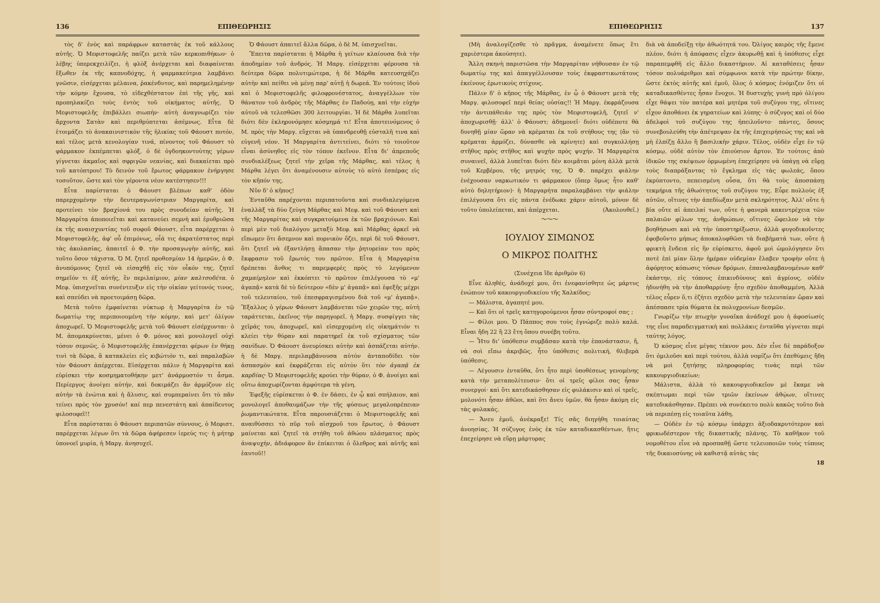136 ΕΠΙΘΕΩΡΗΣΙΣ
τὸς δ' ἑνὸς καὶ παράφρων καταστὰς ἐκ τοῦ κάλλους αὐτῆς. Ὁ Μεφιστοφελῆς παίζει μετὰ τῶν κερκοπιθήκων· ὁ λέβης ὑπερεκχειλίζει, ἡ φλὸξ ἀνέρχεται καὶ διαφαίνεται ἔξωθεν ἐκ τῆς καπνοδόχης, ἡ φαρμακεύτρια λαμβάνει γνῶσιν, εἰσέρχεται μέλαινα, ῥακένδυτος, καὶ παρημελημένην τὴν κόμην ἔχουσα, τὸ εἰδεχθέστατον ἐπὶ τῆς γῆς, καὶ προπηλακίζει τοὺς ἐντὸς τοῦ οἰκήματος αὐτῆς. Ὁ Μεφιστοφελῆς ἐπιβάλλει σιωπήν· αὐτὴ ἀναγνωρίζει τὸν ἄρχοντα Σατὰν καὶ περιθρύπτεται ἀσέμνως. Εἶτα δὲ ἑτοιμάζει τὸ ἀνακαινιστικὸν τῆς ἡλικίας τοῦ Φάουστ ποτόν, καὶ τέλος μετὰ κενολογίαν τινά, πίνοντος τοῦ Φάουστ τὸ φάρμακον ἐκπέμπεται φλόξ, ὁ δὲ ὀγδοηκοντούτης γέρων γίγνεται ἀκμαῖος καὶ σφριγῶν νεανίας, καὶ διακαίεται πρὸ τοῦ κατόπτρου! Τὸ δεινὸν τοῦ ἔρωτος φάρμακον ἐνήργησε τοσοῦτον, ὥστε καὶ τὸν γέροντα νέον κατέστησεν!!!
Εἶτα παρίσταται ὁ Φάουστ βλέπων καθ' ὁδὸν παρερχομένην τὴν δευτεραγωνίστριαν Μαργαρίτα, καὶ προτείνει τὸν βραχίονά του πρὸς συνοδείαν αὐτῆς. Ἡ Μαργαρίτα ἀποποιεῖται καὶ κατανεύει σεμνὴ καὶ ἐρυθριῶσα ἐκ τῆς αναισχυντίας τοῦ σοφοῦ Φάουστ, εἶτα παρέρχεται ὁ Μεφιστοφελῆς, ἀφ' οὗ ἐπιμόνως, οἷά τις ἀκρατέστατος περὶ τὰς ἀκολασίας, ἀπαιτεῖ ὁ Φ. τὴν προσαγωγὴν αὐτῆς, καὶ τοῦτο ὅσον τάχιστα. Ὁ Μ. ζητεῖ προθεσμίαν 14 ἡμερῶν, ὁ Φ. ἀνυπόμονος ζητεῖ νὰ εἰσαχθῇ εἰς τὸν οἶκόν της, ζητεῖ σημεῖόν τι ἐξ αὐτῆς, ἓν περιλαίμιον, μίαν καλτσοδέτα. ὁ Μεφ. ὑπισχνεῖται συνέντευξιν εἰς τὴν οἰκίαν γείτονός τινος, καὶ σπεύδει νὰ προετοιμάσῃ δῶρα.
Μετὰ τοῦτο ἐμφαίνεται νύκτωρ ἡ Μαργαρίτα ἐν τῷ δωματίῳ της περιποιουμένη τὴν κόμην, καὶ μετ' ὀλίγον ἀποχωρεῖ. Ὁ Μεφιστοφελῆς μετὰ τοῦ Φάουστ εἰσέρχονται· ὁ Μ. ἀπομακρύνεται, μένει ὁ Φ. μόνος καὶ μονολογεῖ οὐχὶ τόσον σεμνῶς. ὁ Μεφιστοφελῆς ἐπανέρχεται φέρων ἐν θήκῃ τινὶ τὰ δῶρα, ἃ κατακλείει εἰς κιβώτιόν τι, καὶ παραλαβὼν τὸν Φάουστ ἀπέρχεται. Εἰσέρχεται πάλιν ἡ Μαργαρίτα καὶ εὑρίσκει τὴν κοσμηματοθήκην μετ' ἀνάρμοστόν τι ἆσμα. Περίεργος ἀνοίγει αὐτήν, καὶ δοκιμάζει ἂν ἁρμόζουν εἰς αὐτὴν τὰ ἐνώτια καὶ ἡ ἅλυσις, καὶ συμπεραίνει ὅτι τὸ πᾶν τείνει πρὸς τὸν χρυσόν! καί περ πενεστάτη καὶ ἀπαίδευτος φιλοσοφεῖ!!
Εἶτα παρίσταται ὁ Φάουστ περιπατῶν σύννους, ὁ Μεφιστ. παρέρχεται λέγων ὅτι τὰ δῶρα ἀφήρεσεν ἱερεύς τις· ἡ μήτηρ ὑπονοεῖ μυρία, ἡ Μαργ. ἀνησυχεῖ.
Ὁ Φάουστ ἀπαιτεῖ ἄλλα δῶρα, ὁ δὲ Μ. ὑπισχνεῖται.
Ἔπειτα παρίσταται ἡ Μάρθα ἡ γείτων κλαίουσα διὰ τὴν ἀποδημίαν τοῦ ἀνδρός. Ἡ Μαργ. εἰσέρχεται φέρουσα τὰ δεύτερα δῶρα πολυτιμώτερα, ἡ δὲ Μάρθα κατευσηχάζει αὐτὴν καὶ πείθει νὰ μένῃ παρ' αὐτῇ ἡ δωρεά. Ἐν τούτοις ἰδοὺ καὶ ὁ Μεφιστοφελῆς φιλοφρονέστατος, ἀναγγέλλων τὸν θάνατον τοῦ ἀνδρὸς τῆς Μάρθας ἐν Παδούῃ, καὶ τὴν εὐχὴν αὐτοῦ νὰ τελεσθῶσι 300 λειτουργίαι. Ἡ δὲ Μάρθα λυπεῖται διότι δὲν ἐκληρονόμησε κόσμημά τι! Εἶτα ἀποτεινόμενος ὁ Μ. πρὸς τὴν Μαργ. εὔχεται νὰ ὑπανδρευθῇ εὐσταλῆ τινα καὶ εὐγενῆ νέον. Ἡ Μαργαρίτα ἀντιτείνει, διότι τὸ τοιοῦτον εἶναι ἀσύνηθες εἰς τὸν τόπον ἐκεῖνον. Εἶτα δι' ἀπρεποῦς συνδιαλέξεως ζητεῖ τὴν χεῖρα τῆς Μάρθας, καὶ τέλος ἡ Μάρθα λέγει ὅτι ἀναμένουσιν αὐτοὺς τὸ αὐτὸ ἑσπέρας εἰς τὸν κῆπόν της.
Νῦν δ' ὁ κῆπος!
Ἐνταῦθα παρέχονται περιπατοῦντα καὶ συνδιαλεγόμενα ἐναλλὰξ τὰ δύο ζεύγη Μάρθας καὶ Μεφ. καὶ τοῦ Φάουστ καὶ τῆς Μαργαρίτας καὶ συγκρατούμενα ἐκ τῶν βραχιόνων. Καὶ περὶ μὲν τοῦ διαλόγου μεταξὺ Μεφ. καὶ Μάρθας ἀρκεῖ νὰ εἴπωμεν ὅτι ἄσεμνον καὶ πορνικὸν ὄζει, περὶ δὲ τοῦ Φάουστ, ὅτι ζητεῖ νὰ ἐξαντλήσῃ ἅπασαν τὴν ῥητορείαν του πρὸς ἔκφρασιν τοῦ ἔρωτός του πρῶτον. Εἶτα ἡ Μαργαρίτα δρέπεται ἄνθος τι παρεμφερὲς πρὸς τὸ λεγόμενον χαμαίμηλον καὶ ἐκκόπτει τὸ πρῶτον ἐπιλέγουσα τὸ «μ' ἀγαπᾷ» κατὰ δὲ τὸ δεύτερον «δὲν μ' ἀγαπᾷ» καὶ ἐφεξῆς μέχρι τοῦ τελευταίου, τοῦ ἐπεσφραγισμένου διὰ τοῦ «μ' ἀγαπᾷ». Ἔξαλλος ὁ γέρων Φάουστ λαμβάνεται τῶν χειρῶν της, αὐτὴ ταράττεται, ἐκεῖνος τὴν παρηγορεῖ. ἡ Μαργ. συσφίγγει τὰς χεῖράς του, ἀποχωρεῖ, καὶ εἰσερχομένη εἰς οἰκημάτιόν τι κλείει τὴν θύραν καὶ παρατηρεῖ ἐκ τοῦ σχίσματος τῶν σανίδων. Ὁ Φάουστ ἀνευρίσκει αὐτὴν καὶ ἀσπάζεται αὐτήν. ἡ δὲ Μαργ. περιλαμβάνουσα αὐτὸν ἀνταποδίδει τὸν ἀσπασμὸν καὶ ἐκφράζεται εἰς αὐτὸν ὅτι τὸν ἀγαπᾷ ἐκ καρδίας· Ὁ Μεφιστοφελῆς κρούει τὴν θύραν, ὁ Φ. ἀνοίγει καὶ οὕτω ἀποχωρίζονται ἀμφότερα τὰ γένη.
Ἐφεξῆς εὑρίσκεται ὁ Φ. ἐν δάσει, ἐν ᾧ καὶ σπήλαιον, καὶ μονολογεῖ ἀποθαυμάζων τὴν τῆς φύσεως μεγαλοπρέπειαν ῥωμαντικώτατα. Εἶτα παρουσιάζεται ὁ Μεφιστοφελῆς καὶ αναιθύσσει τὸ πῦρ τοῦ αἰσχροῦ του ἔρωτος, ὁ Φάουστ μαίνεται καὶ ζητεῖ τὰ στήθη τοῦ ἀθώου πλάσματος πρὸς ἀναψυχήν, ἀδιάφορον ἂν ἐπίκειται ὁ ὄλεθρος καὶ αὐτῆς καὶ ἑαυτοῦ!!
ΕΠΙΘΕΩΡΗΣΙΣ 137
(Μὴ ἀναλογίζεσθε τὸ πρᾶγμα, ἀναμένετε ὅπως ἔτι χαριέστερα ἀκούσητε).
Ἄλλη σκηνὴ παριστῶσα τὴν Μαργαρίταν νήθουσαν ἐν τῷ δωματίῳ της καὶ ἀπαγγέλλουσαν τοὺς ἐκφραστικωτάτους ἐκείνους ἐρωτικοὺς στίχους.
Πάλιν δ' ὁ κῆπος τῆς Μάρθας, ἐν ᾧ ὁ Φάουστ μετὰ τῆς Μαργ. φιλοσοφεῖ περὶ θείας οὐσίας!! Ἡ Μαργ. ἐκφράζουσα τὴν ἀντιπάθειάν της πρὸς τὸν Μεφιστοφελῆ, ζητεῖ ν' ἀποχωρισθῇ· ἀλλ' ὁ Φάουστ; ἀδημονεῖ· διότι οὐδέποτε θὰ δυνηθῇ μίαν ὥραν νὰ κρέμαται ἐκ τοῦ στήθους της (ἂν τὸ κρέμαται ἁρμόζει, δύνασθε νὰ κρίνητε) καὶ συγκολλήσῃ στῆθος πρὸς στῆθος καὶ ψυχὴν πρὸς ψυχήν. Ἡ Μαργαρίτα συναινεῖ, ἀλλὰ λυπεῖται διότι δὲν κοιμᾶται μόνη ἀλλὰ μετὰ τοῦ Κερβέρου, τῆς μητρός της. Ὁ Φ. παρέχει φιάλην ἐνέχουσαν ναρκωτικόν τι φάρμακον (ὅπερ ὅμως ἦτο καθ' αὑτὸ δηλητήριον)· ἡ Μαργαρήτα παραλαμβάνει τὴν φιάλην ἐπιλέγουσα ὅτι εἰς πάντα ἐνέδωκε χάριν αὐτοῦ, μόνον δὲ τοῦτο ὑπολείπεται, καὶ ἀπέρχεται. (Ἀκολουθεῖ.)
〜〜〜
ΙΟΥΛΙΟΥ ΣΙΜΩΝΟΣ
Ο ΜΙΚΡΟΣ ΠΟΛΙΤΗΣ
(Συνέχεια ἴδε ἀριθμὸν 6)
Εἶνε ἀληθές, ἀνάδοχέ μου, ὅτι ἐνεφανίσθητε ὡς μάρτυς ἐνώπιον τοῦ κακουργιοδικείου τῆς Χαλκίδος;
— Μάλιστα, ἀγαπητέ μου.
— Καὶ ὅτι οἱ τρεῖς κατηγορούμενοι ἦσαν σύντροφοί σας ;
— Φίλοι μου. Ὁ Πάππος σου τοὺς ἐγνώριζε πολὺ καλά. Εἶναι ἤδη 22 ἢ 23 ἔτη ὅπου συνέβη τοῦτο.
— Ἦτο δι' ὑπόθεσιν συμβᾶσαν κατὰ τὴν ἐπανάστασιν, ἤ, νὰ σοὶ εἴπω ἀκριβῶς, ἦτο ὑπόθεσις πολιτική, θλιβερὰ ὑπόθεσις.
— Λέγουσιν ἐνταῦθα, ὅτι ἦτο περὶ ὑποθέσεως γενομένης κατὰ τὴν μεταπολίτευσιν· ὅτι οἱ τρεῖς φίλοι σας ἦσαν συνεργοί· καὶ ὅτι κατεδικάσθησαν εἰς φυλάκισιν καὶ οἱ τρεῖς, μολονότι ἦσαν ἀθῶοι, καὶ ὅτι ἄνευ ὑμῶν, θὰ ἦσαν ἀκόμη εἰς τὰς φυλακάς.
— Ἄνευ ἐμοῦ, ἀνέκραξε! Τίς σᾶς διηγήθη τοιαύτας ἀνοησίας. Ἡ σύζυγος ἑνὸς ἐκ τῶν καταδικασθέντων, ἥτις ἐπεχείρησε νὰ εὕρῃ μάρτυρας
διὰ νὰ ἀποδείξῃ τὴν ἀθωότητά του. Ὀλίγος καιρὸς τῆς ἔμενε πλέον, διότι ἡ ἀπόφασις εἶχεν ἀκυρωθῇ καὶ ἡ ὑπόθεσις εἶχε παραπεμφθῆ εἰς ἄλλο δικαστήριον. Αἱ καταθέσεις ἦσαν τόσον πολυάριθμοι καὶ σύμφωνοι κατὰ τὴν πρώτην δίκην, ὥστε ἐκτὸς αὐτῆς καὶ ἐμοῦ, ὅλος ὁ κόσμος ἐνόμιζεν ὅτι οἱ καταδικασθέντες ἦσαν ἔνοχοι. Ἡ δυστυχὴς γυνὴ πρὸ ὀλίγου εἶχε θάψει τὸν πατέρα καὶ μητέρα τοῦ συζύγου της, οἵτινες εἶχον ἀποθάνει ἐκ γηρατείων καὶ λύπης· ὁ σύζυγος καὶ οἱ δύο ἀδελφοὶ τοῦ συζύγου της ἠπειλοῦντο· πάντες, ὅσους συνεβουλεύθη τὴν ἀπέτρεψαν ἐκ τῆς ἐπιχειρήσεώς της καὶ νὰ μὴ ἐλπίζῃ ἄλλο ἢ βασιλικὴν χάριν. Τέλος, οὐδὲν εἶχε ἐν τῷ κόσμῳ, οὐδὲ αὐτὸν τὸν ἐπιούσιον ἄρτον. Ἐν τούτοις ἀπὸ ἰδικῶν της σκέψεων ὁρμωμένη ἐπεχείρησε νὰ ὑπάγῃ νὰ εὕρῃ τοὺς διαπράξαντας τὸ ἔγκλημα εἰς τὰς φωλεάς, ὅπου ἐκρύπτοντο, πεπεισμένη οὖσα, ὅτι θὰ τοὺς ἀποσπάσῃ τεκμήρια τῆς ἀθωότητος τοῦ συζύγου της. Εὗρε πολλοὺς ἐξ αὐτῶν, οἵτινες τὴν ἀπεδίωξαν μετὰ σκληρότητος. Ἀλλ' οὔτε ἡ βία οὔτε αἱ ἀπειλαί των, οὔτε ἡ φανερὰ κακεντρέχεια τῶν παλαιῶν φίλων της, ἀνθρώπων, οἵτινες ὤφειλον νὰ τὴν βοηθήσωσι καὶ νὰ τὴν ὑποστηρίξωσιν, ἀλλὰ φυγοδικοῦντες ἐφοβοῦντο μήπως ἀποκαλυφθῶσι τὰ διαβήματά των, οὔτε ἡ φρικτὴ ἔνδεια εἰς ἣν εὑρίσκετο, ἀφοῦ μοὶ ὡμολόγησεν ὅτι ποτὲ ἐπὶ μίαν ὅλην ἡμέραν οὐδεμίαν ἔλαβεν τροφὴν οὔτε ἡ ἀφόρητος κόπωσις τόσων δρόμων, ἐπαναλαμβανομένων καθ' ἑκάστην, εἰς τόπους ἐπικινδύνους καὶ ἀγρίους, οὐδὲν ἠδυνήθη νὰ τὴν ἀποθαρρύνῃ· ἦτο σχεδὸν ἀποθαμμένη. Ἀλλὰ τέλος εὗρεν ὅ,τι ἐζήτει σχεδὸν μετὰ τὴν τελευταίαν ὥραν καὶ ἀπέσπασε τρία θύματα ἐκ πολυχρονίων δεσμῶν.
Γνωρίζω τὴν πτωχὴν γυναῖκα ἀνάδοχέ μου ἡ ἀφοσίωσίς της εἶνε παραδειγματικὴ καὶ πολλάκις ἐνταῦθα γίγνεται περὶ ταύτης λόγος.
Ὁ κόσμος εἶνε μέγας τέκνον μου. Δὲν εἶνε δὲ παράδοξον ὅτι ὁμιλοῦσι καὶ περὶ τούτου, ἀλλὰ νομίζω ὅτι ἐπεθύμεις ἤδη νὰ μοὶ ζητήσῃς πληροφορίας τινὰς περὶ τῶν κακουργιοδικείων;
Μάλιστα, ἀλλὰ τὸ κακουργιοδικεῖον μὲ ἔκαμε νὰ σκέπτωμαι περὶ τῶν τριῶν ἐκείνων ἀθῴων, οἵτινες κατεδικάσθησαν. Πρέπει νὰ συνέκειτο πολὺ κακῶς τοῦτο διὰ νὰ περιπέσῃ εἰς τοιαῦτα λάθη.
— Οὐδὲν ἐν τῷ κόσμῳ ὑπάρχει ἀξιοδακρυτότερον καὶ φρικωδέστερον τῆς δικαστικῆς πλάνης. Τὸ καθῆκον τοῦ νομοθέτου εἶνε νὰ προσπαθῇ ὥστε τελειοποιῶν τοὺς τύπους τῆς δικαιοσύνης νὰ καθιστᾷ αὐτὰς τὰς
18